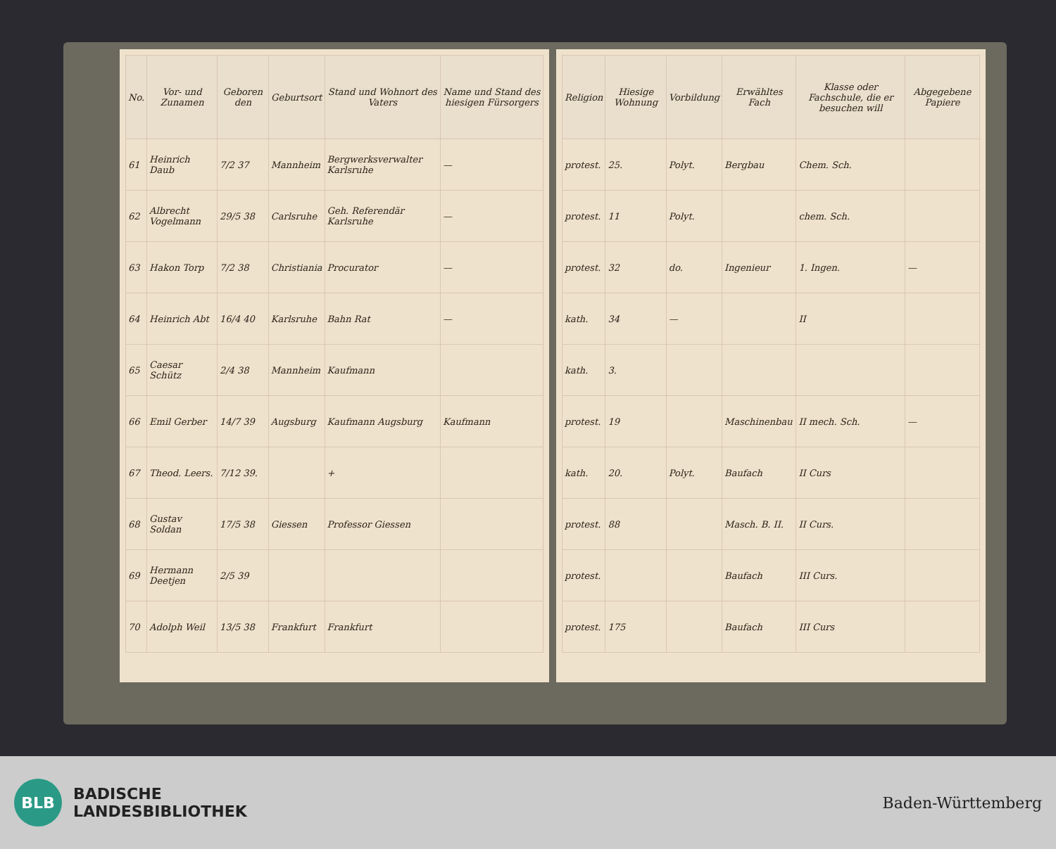| No. | Vor- und Zunamen | Geboren den | Geburtsort | Stand und Wohnort des Vaters | Name und Stand des hiesigen Fürsorgers |
| --- | --- | --- | --- | --- | --- |
| 61 | Heinrich Daub | 7/2 37 | Mannheim | Bergwerksverwalter Karlsruhe | — |
| 62 | Albrecht Vogelmann | 29/5 38 | Carlsruhe | Geh. Referendär Karlsruhe | — |
| 63 | Hakon Torp | 7/2 38 | Christiania | Procurator | — |
| 64 | Heinrich Abt | 16/4 40 | Karlsruhe | Bahn Rat | — |
| 65 | Caesar Schütz | 2/4 38 | Mannheim | Kaufmann | |
| 66 | Emil Gerber | 14/7 39 | Augsburg | Kaufmann Augsburg | Kaufmann |
| 67 | Theod. Leers. | 7/12 39. | | + | |
| 68 | Gustav Soldan | 17/5 38 | Giessen | Professor Giessen | |
| 69 | Hermann Deetjen | 2/5 39 | | | |
| 70 | Adolph Weil | 13/5 38 | Frankfurt | Frankfurt | |
| Religion | Hiesige Wohnung | Vorbildung | Erwähltes Fach | Klasse oder Fachschule, die er besuchen will | Abgegebene Papiere |
| --- | --- | --- | --- | --- | --- |
| protest. | 25. | Polyt. | Bergbau | Chem. Sch. | |
| protest. | 11 | Polyt. | | chem. Sch. | |
| protest. | 32 | do. | Ingenieur | 1. Ingen. | — |
| kath. | 34 | — | | II | |
| kath. | 3. | | | | |
| protest. | 19 | | Maschinenbau | II mech. Sch. | — |
| kath. | 20. | Polyt. | Baufach | II Curs | |
| protest. | 88 | | Masch. B. II. | II Curs. | |
| protest. | | | Baufach | III Curs. | |
| protest. | 175 | | Baufach | III Curs | |
BLB
BADISCHE
LANDESBIBLIOTHEK
Baden-Württemberg